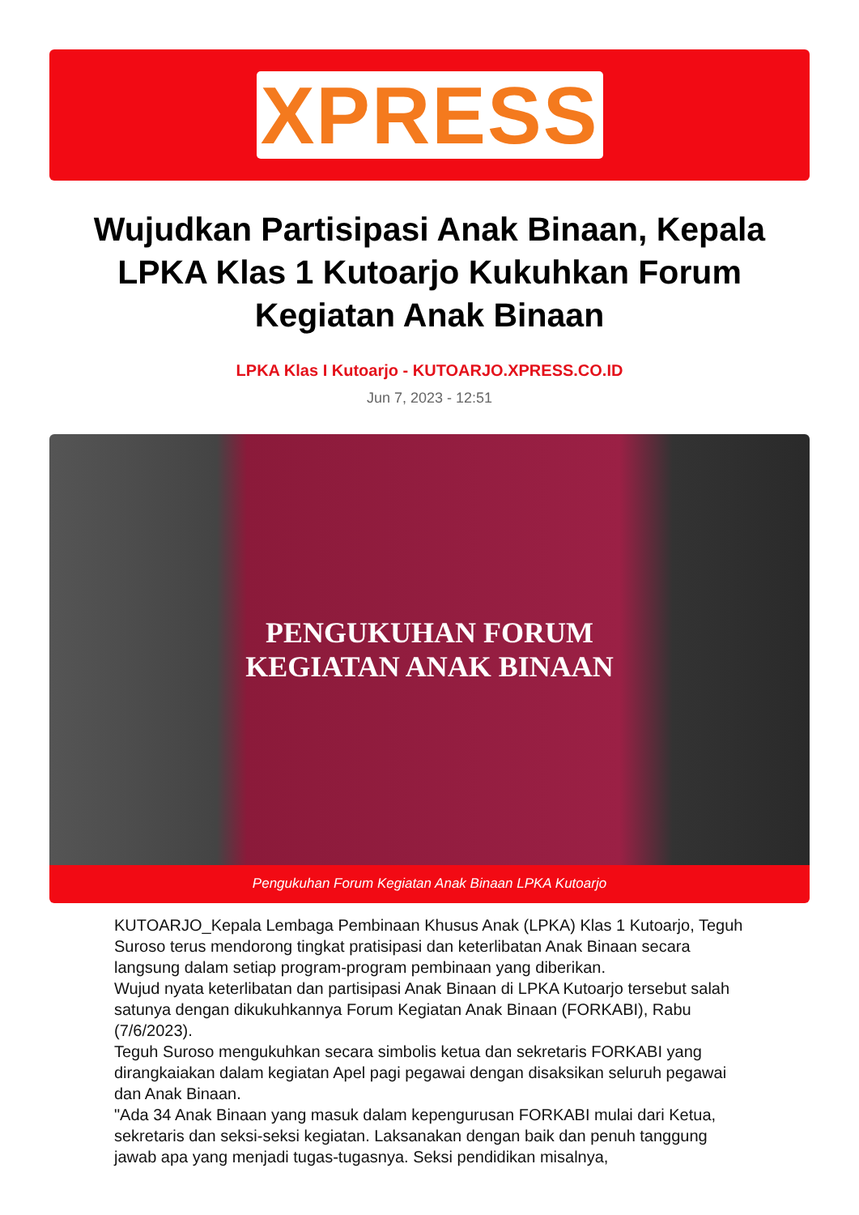XPRESS
Wujudkan Partisipasi Anak Binaan, Kepala LPKA Klas 1 Kutoarjo Kukuhkan Forum Kegiatan Anak Binaan
LPKA Klas I Kutoarjo - KUTOARJO.XPRESS.CO.ID
Jun 7, 2023 - 12:51
PENGUKUHAN FORUM
KEGIATAN ANAK BINAAN
Pengukuhan Forum Kegiatan Anak Binaan LPKA Kutoarjo
KUTOARJO_Kepala Lembaga Pembinaan Khusus Anak (LPKA) Klas 1 Kutoarjo, Teguh Suroso terus mendorong tingkat pratisipasi dan keterlibatan Anak Binaan secara langsung dalam setiap program-program pembinaan yang diberikan.
Wujud nyata keterlibatan dan partisipasi Anak Binaan di LPKA Kutoarjo tersebut salah satunya dengan dikukuhkannya Forum Kegiatan Anak Binaan (FORKABI), Rabu (7/6/2023).
Teguh Suroso mengukuhkan secara simbolis ketua dan sekretaris FORKABI yang dirangkaiakan dalam kegiatan Apel pagi pegawai dengan disaksikan seluruh pegawai dan Anak Binaan.
"Ada 34 Anak Binaan yang masuk dalam kepengurusan FORKABI mulai dari Ketua, sekretaris dan seksi-seksi kegiatan. Laksanakan dengan baik dan penuh tanggung jawab apa yang menjadi tugas-tugasnya. Seksi pendidikan misalnya,